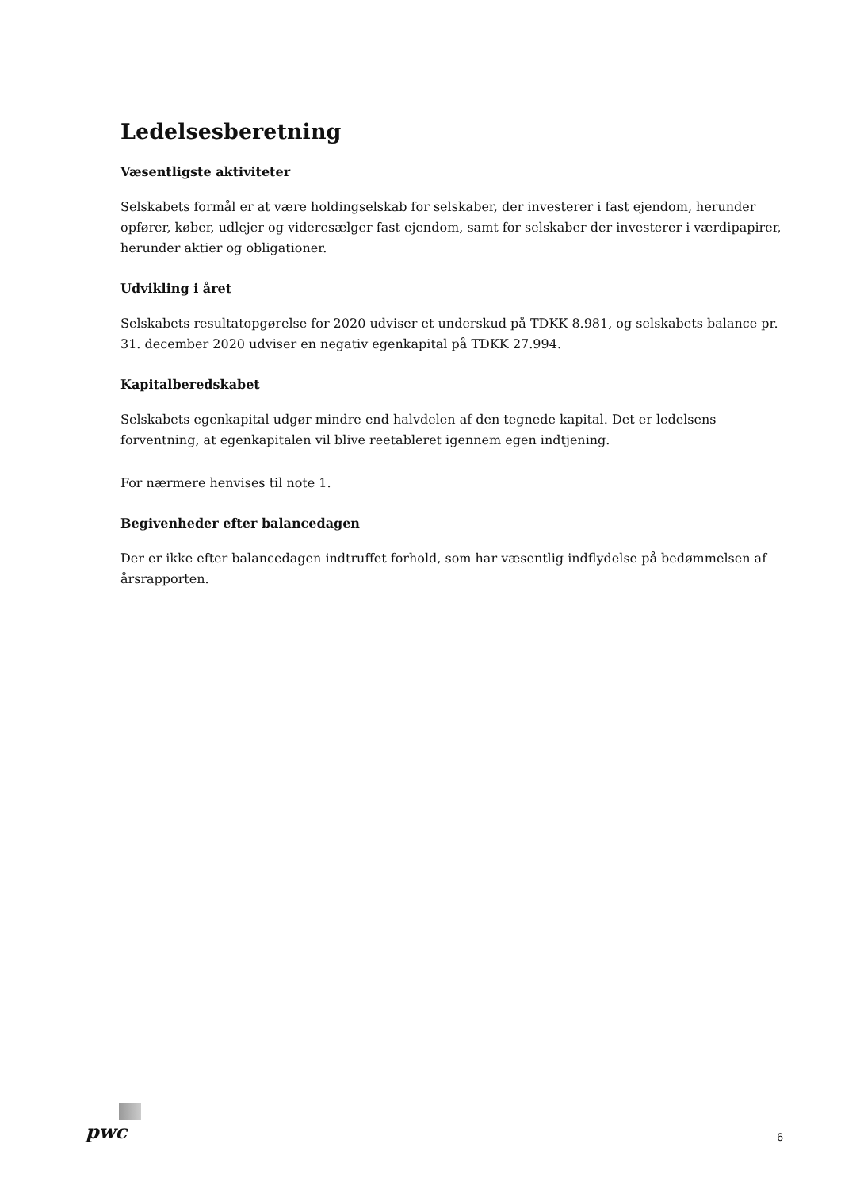Ledelsesberetning
Væsentligste aktiviteter
Selskabets formål er at være holdingselskab for selskaber, der investerer i fast ejendom, herunder opfører, køber, udlejer og videresælger fast ejendom, samt for selskaber der investerer i værdipapirer, herunder aktier og obligationer.
Udvikling i året
Selskabets resultatopgørelse for 2020 udviser et underskud på TDKK 8.981, og selskabets balance pr. 31. december 2020 udviser en negativ egenkapital på TDKK 27.994.
Kapitalberedskabet
Selskabets egenkapital udgør mindre end halvdelen af den tegnede kapital. Det er ledelsens forventning, at egenkapitalen vil blive reetableret igennem egen indtjening.
For nærmere henvises til note 1.
Begivenheder efter balancedagen
Der er ikke efter balancedagen indtruffet forhold, som har væsentlig indflydelse på bedømmelsen af årsrapporten.
pwc
6